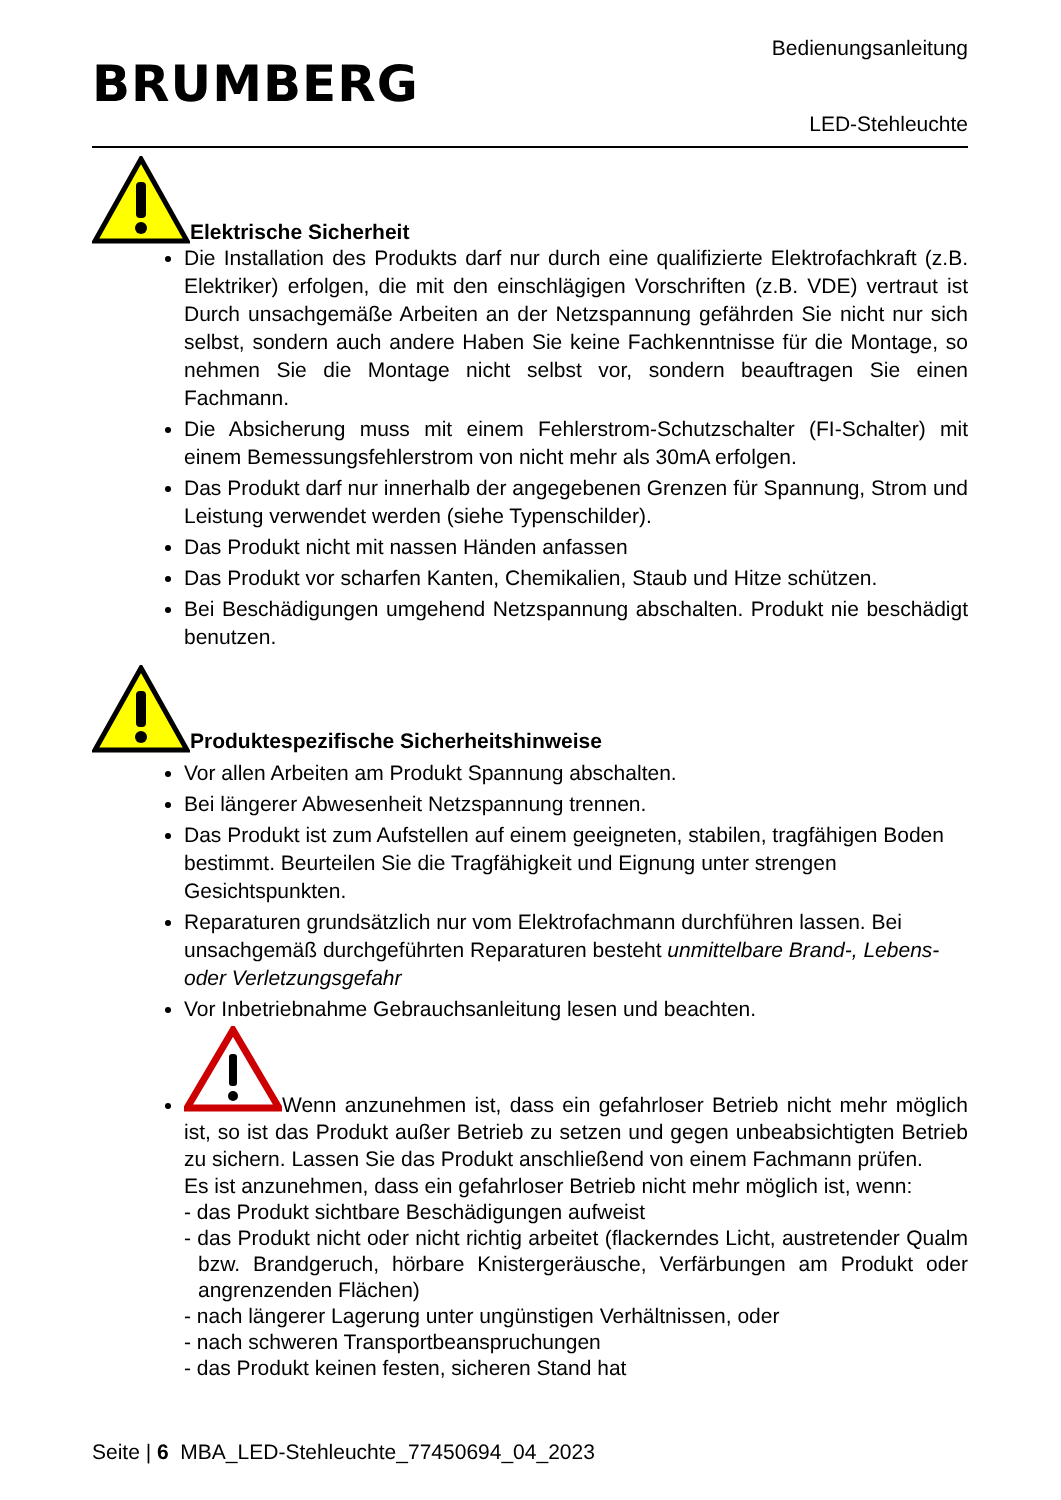BRUMBERG
Bedienungsanleitung
LED-Stehleuchte
Elektrische Sicherheit
Die Installation des Produkts darf nur durch eine qualifizierte Elektrofachkraft (z.B. Elektriker) erfolgen, die mit den einschlägigen Vorschriften (z.B. VDE) vertraut ist Durch unsachgemäße Arbeiten an der Netzspannung gefährden Sie nicht nur sich selbst, sondern auch andere Haben Sie keine Fachkenntnisse für die Montage, so nehmen Sie die Montage nicht selbst vor, sondern beauftragen Sie einen Fachmann.
Die Absicherung muss mit einem Fehlerstrom-Schutzschalter (FI-Schalter) mit einem Bemessungsfehlerstrom von nicht mehr als 30mA erfolgen.
Das Produkt darf nur innerhalb der angegebenen Grenzen für Spannung, Strom und Leistung verwendet werden (siehe Typenschilder).
Das Produkt nicht mit nassen Händen anfassen
Das Produkt vor scharfen Kanten, Chemikalien, Staub und Hitze schützen.
Bei Beschädigungen umgehend Netzspannung abschalten. Produkt nie beschädigt benutzen.
Produktespezifische Sicherheitshinweise
Vor allen Arbeiten am Produkt Spannung abschalten.
Bei längerer Abwesenheit Netzspannung trennen.
Das Produkt ist zum Aufstellen auf einem geeigneten, stabilen, tragfähigen Boden bestimmt. Beurteilen Sie die Tragfähigkeit und Eignung unter strengen Gesichtspunkten.
Reparaturen grundsätzlich nur vom Elektrofachmann durchführen lassen. Bei unsachgemäß durchgeführten Reparaturen besteht unmittelbare Brand-, Lebens- oder Verletzungsgefahr
Vor Inbetriebnahme Gebrauchsanleitung lesen und beachten.
Wenn anzunehmen ist, dass ein gefahrloser Betrieb nicht mehr möglich ist, so ist das Produkt außer Betrieb zu setzen und gegen unbeabsichtigten Betrieb zu sichern. Lassen Sie das Produkt anschließend von einem Fachmann prüfen.
Es ist anzunehmen, dass ein gefahrloser Betrieb nicht mehr möglich ist, wenn:
- das Produkt sichtbare Beschädigungen aufweist
- das Produkt nicht oder nicht richtig arbeitet (flackerndes Licht, austretender Qualm bzw. Brandgeruch, hörbare Knistergeräusche, Verfärbungen am Produkt oder angrenzenden Flächen)
- nach längerer Lagerung unter ungünstigen Verhältnissen, oder
- nach schweren Transportbeanspruchungen
- das Produkt keinen festen, sicheren Stand hat
Seite | 6 MBA_LED-Stehleuchte_77450694_04_2023